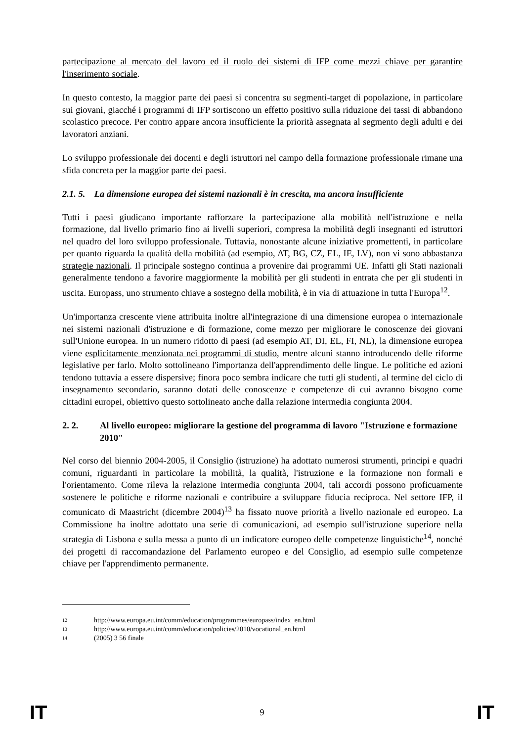partecipazione al mercato del lavoro ed il ruolo dei sistemi di IFP come mezzi chiave per garantire l'inserimento sociale.
In questo contesto, la maggior parte dei paesi si concentra su segmenti-target di popolazione, in particolare sui giovani, giacché i programmi di IFP sortiscono un effetto positivo sulla riduzione dei tassi di abbandono scolastico precoce. Per contro appare ancora insufficiente la priorità assegnata al segmento degli adulti e dei lavoratori anziani.
Lo sviluppo professionale dei docenti e degli istruttori nel campo della formazione professionale rimane una sfida concreta per la maggior parte dei paesi.
2.1. 5. La dimensione europea dei sistemi nazionali è in crescita, ma ancora insufficiente
Tutti i paesi giudicano importante rafforzare la partecipazione alla mobilità nell'istruzione e nella formazione, dal livello primario fino ai livelli superiori, compresa la mobilità degli insegnanti ed istruttori nel quadro del loro sviluppo professionale. Tuttavia, nonostante alcune iniziative promettenti, in particolare per quanto riguarda la qualità della mobilità (ad esempio, AT, BG, CZ, EL, IE, LV), non vi sono abbastanza strategie nazionali. Il principale sostegno continua a provenire dai programmi UE. Infatti gli Stati nazionali generalmente tendono a favorire maggiormente la mobilità per gli studenti in entrata che per gli studenti in uscita. Europass, uno strumento chiave a sostegno della mobilità, è in via di attuazione in tutta l'Europa<sup>12</sup>.
Un'importanza crescente viene attribuita inoltre all'integrazione di una dimensione europea o internazionale nei sistemi nazionali d'istruzione e di formazione, come mezzo per migliorare le conoscenze dei giovani sull'Unione europea. In un numero ridotto di paesi (ad esempio AT, DI, EL, FI, NL), la dimensione europea viene esplicitamente menzionata nei programmi di studio, mentre alcuni stanno introducendo delle riforme legislative per farlo. Molto sottolineano l'importanza dell'apprendimento delle lingue. Le politiche ed azioni tendono tuttavia a essere dispersive; finora poco sembra indicare che tutti gli studenti, al termine del ciclo di insegnamento secondario, saranno dotati delle conoscenze e competenze di cui avranno bisogno come cittadini europei, obiettivo questo sottolineato anche dalla relazione intermedia congiunta 2004.
2. 2. Al livello europeo: migliorare la gestione del programma di lavoro "Istruzione e formazione 2010"
Nel corso del biennio 2004-2005, il Consiglio (istruzione) ha adottato numerosi strumenti, principi e quadri comuni, riguardanti in particolare la mobilità, la qualità, l'istruzione e la formazione non formali e l'orientamento. Come rileva la relazione intermedia congiunta 2004, tali accordi possono proficuamente sostenere le politiche e riforme nazionali e contribuire a sviluppare fiducia reciproca. Nel settore IFP, il comunicato di Maastricht (dicembre 2004)<sup>13</sup> ha fissato nuove priorità a livello nazionale ed europeo. La Commissione ha inoltre adottato una serie di comunicazioni, ad esempio sull'istruzione superiore nella strategia di Lisbona e sulla messa a punto di un indicatore europeo delle competenze linguistiche<sup>14</sup>, nonché dei progetti di raccomandazione del Parlamento europeo e del Consiglio, ad esempio sulle competenze chiave per l'apprendimento permanente.
12 http://www.europa.eu.int/comm/education/programmes/europass/index_en.html
13 http://www.europa.eu.int/comm/education/policies/2010/vocational_en.html
14 (2005) 3 56 finale
IT 9 IT